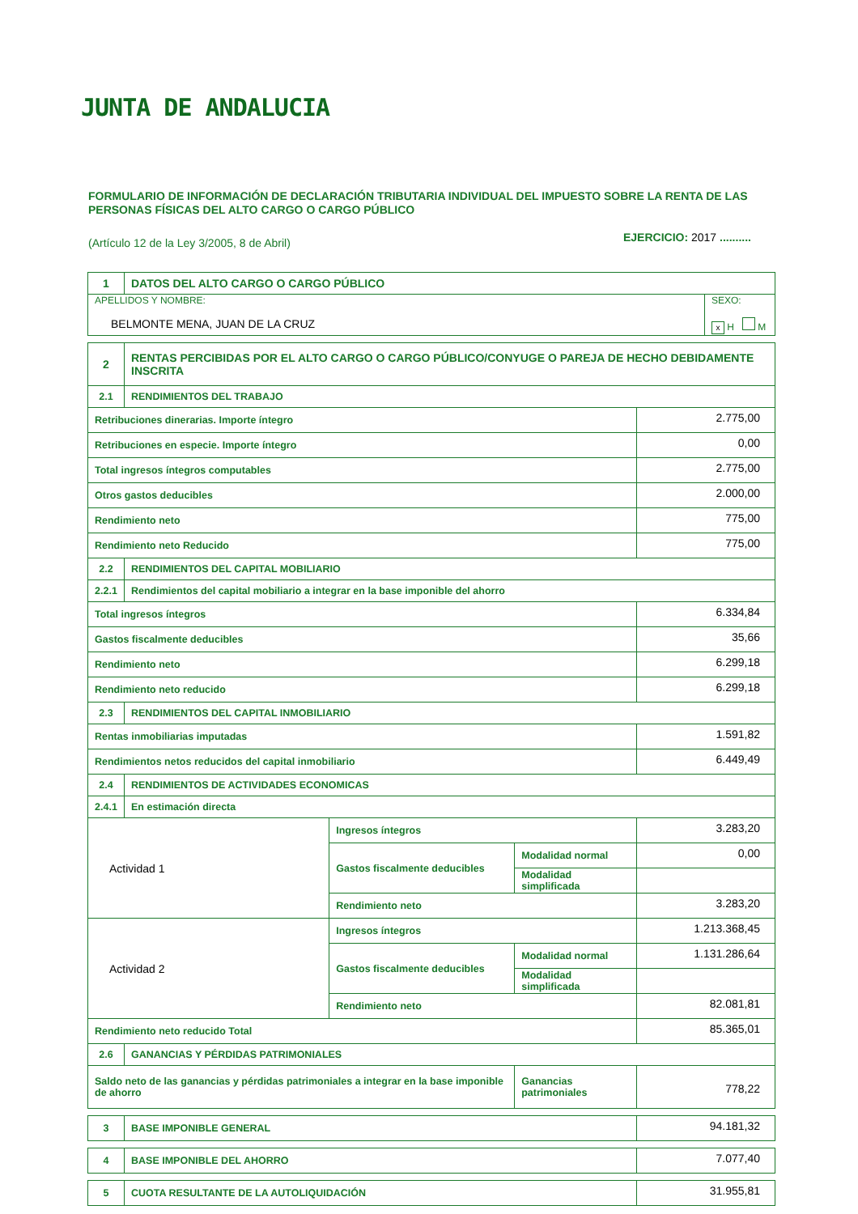JUNTA DE ANDALUCIA
FORMULARIO DE INFORMACIÓN DE DECLARACIÓN TRIBUTARIA INDIVIDUAL DEL IMPUESTO SOBRE LA RENTA DE LAS PERSONAS FÍSICAS DEL ALTO CARGO O CARGO PÚBLICO
(Artículo 12 de la Ley 3/2005, 8 de Abril)
EJERCICIO: 2017 ..........
| 1 | DATOS DEL ALTO CARGO O CARGO PÚBLICO | |
| APELLIDOS Y NOMBRE: BELMONTE MENA, JUAN DE LA CRUZ | | SEXO: x H M |
| 2 | RENTAS PERCIBIDAS POR EL ALTO CARGO O CARGO PÚBLICO/CONYUGE O PAREJA DE HECHO DEBIDAMENTE INSCRITA | | | |
| 2.1 | RENDIMIENTOS DEL TRABAJO | | | |
| Retribuciones dinerarias. Importe íntegro | | | | 2.775,00 |
| Retribuciones en especie. Importe íntegro | | | | 0,00 |
| Total ingresos íntegros computables | | | | 2.775,00 |
| Otros gastos deducibles | | | | 2.000,00 |
| Rendimiento neto | | | | 775,00 |
| Rendimiento neto Reducido | | | | 775,00 |
| 2.2 | RENDIMIENTOS DEL CAPITAL MOBILIARIO | | | |
| 2.2.1 | Rendimientos del capital mobiliario a integrar en la base imponible del ahorro | | | |
| Total ingresos íntegros | | | | 6.334,84 |
| Gastos fiscalmente deducibles | | | | 35,66 |
| Rendimiento neto | | | | 6.299,18 |
| Rendimiento neto reducido | | | | 6.299,18 |
| 2.3 | RENDIMIENTOS DEL CAPITAL INMOBILIARIO | | | |
| Rentas inmobiliarias imputadas | | | | 1.591,82 |
| Rendimientos netos reducidos del capital inmobiliario | | | | 6.449,49 |
| 2.4 | RENDIMIENTOS DE ACTIVIDADES ECONOMICAS | | | |
| 2.4.1 | En estimación directa | | | |
| Actividad 1 | | Ingresos íntegros | | 3.283,20 |
| | | Gastos fiscalmente deducibles | Modalidad normal | 0,00 |
| | | | Modalidad simplificada | |
| | | Rendimiento neto | | 3.283,20 |
| Actividad 2 | | Ingresos íntegros | | 1.213.368,45 |
| | | Gastos fiscalmente deducibles | Modalidad normal | 1.131.286,64 |
| | | | Modalidad simplificada | |
| | | Rendimiento neto | | 82.081,81 |
| Rendimiento neto reducido Total | | | | 85.365,01 |
| 2.6 | GANANCIAS Y PÉRDIDAS PATRIMONIALES | | | |
| Saldo neto de las ganancias y pérdidas patrimoniales a integrar en la base imponible de ahorro | | | Ganancias patrimoniales | 778,22 |
| 3 | BASE IMPONIBLE GENERAL | 94.181,32 |
| 4 | BASE IMPONIBLE DEL AHORRO | 7.077,40 |
| 5 | CUOTA RESULTANTE DE LA AUTOLIQUIDACIÓN | 31.955,81 |